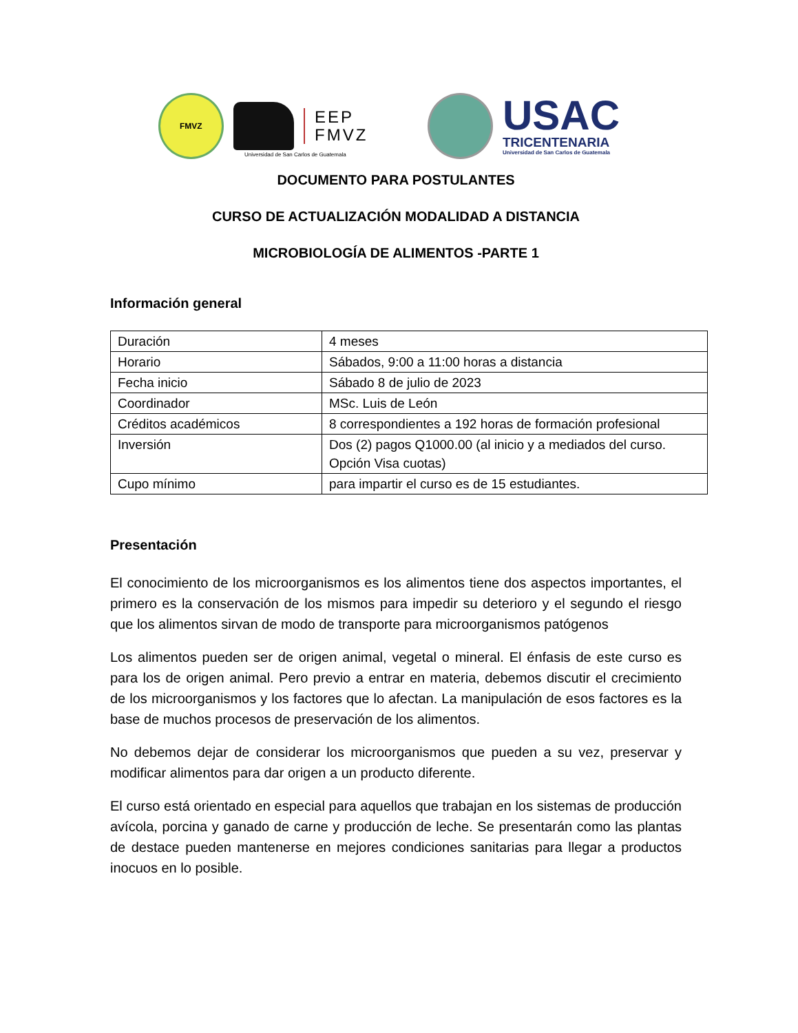FMVZ
EEP
FMVZ
USAC
TRICENTENARIA
Universidad de San Carlos de Guatemala
Universidad de San Carlos de Guatemala
DOCUMENTO PARA POSTULANTES
CURSO DE ACTUALIZACIÓN MODALIDAD A DISTANCIA
MICROBIOLOGÍA DE ALIMENTOS -PARTE 1
Información general
| Duración | 4 meses |
| Horario | Sábados, 9:00 a 11:00 horas a distancia |
| Fecha inicio | Sábado 8 de julio de 2023 |
| Coordinador | MSc. Luis de León |
| Créditos académicos | 8 correspondientes a 192 horas de formación profesional |
| Inversión | Dos (2) pagos Q1000.00 (al inicio y a mediados del curso. Opción Visa cuotas) |
| Cupo mínimo | para impartir el curso es de 15 estudiantes. |
Presentación
El conocimiento de los microorganismos es los alimentos tiene dos aspectos importantes, el primero es la conservación de los mismos para impedir su deterioro y el segundo el riesgo que los alimentos sirvan de modo de transporte para microorganismos patógenos
Los alimentos pueden ser de origen animal, vegetal o mineral. El énfasis de este curso es para los de origen animal. Pero previo a entrar en materia, debemos discutir el crecimiento de los microorganismos y los factores que lo afectan. La manipulación de esos factores es la base de muchos procesos de preservación de los alimentos.
No debemos dejar de considerar los microorganismos que pueden a su vez, preservar y modificar alimentos para dar origen a un producto diferente.
El curso está orientado en especial para aquellos que trabajan en los sistemas de producción avícola, porcina y ganado de carne y producción de leche. Se presentarán como las plantas de destace pueden mantenerse en mejores condiciones sanitarias para llegar a productos inocuos en lo posible.